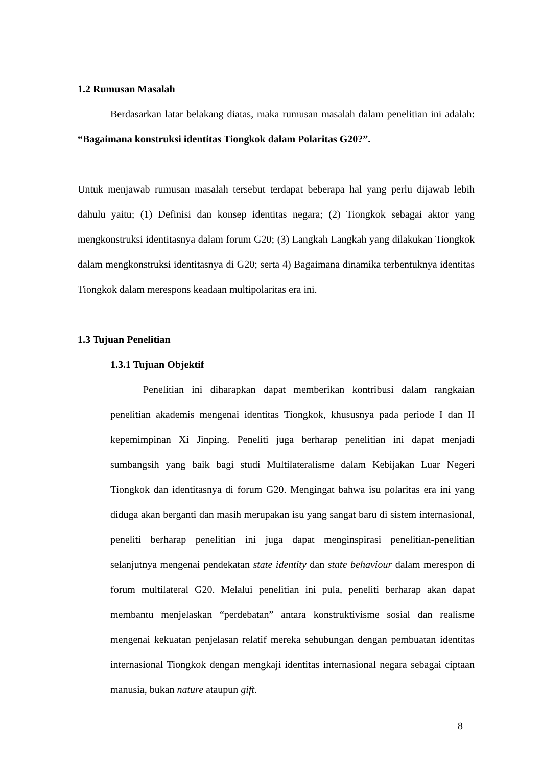1.2 Rumusan Masalah
Berdasarkan latar belakang diatas, maka rumusan masalah dalam penelitian ini adalah: “Bagaimana konstruksi identitas Tiongkok dalam Polaritas G20?”.
Untuk menjawab rumusan masalah tersebut terdapat beberapa hal yang perlu dijawab lebih dahulu yaitu; (1) Definisi dan konsep identitas negara; (2) Tiongkok sebagai aktor yang mengkonstruksi identitasnya dalam forum G20; (3) Langkah Langkah yang dilakukan Tiongkok dalam mengkonstruksi identitasnya di G20; serta 4) Bagaimana dinamika terbentuknya identitas Tiongkok dalam merespons keadaan multipolaritas era ini.
1.3 Tujuan Penelitian
1.3.1 Tujuan Objektif
Penelitian ini diharapkan dapat memberikan kontribusi dalam rangkaian penelitian akademis mengenai identitas Tiongkok, khususnya pada periode I dan II kepemimpinan Xi Jinping. Peneliti juga berharap penelitian ini dapat menjadi sumbangsih yang baik bagi studi Multilateralisme dalam Kebijakan Luar Negeri Tiongkok dan identitasnya di forum G20. Mengingat bahwa isu polaritas era ini yang diduga akan berganti dan masih merupakan isu yang sangat baru di sistem internasional, peneliti berharap penelitian ini juga dapat menginspirasi penelitian-penelitian selanjutnya mengenai pendekatan state identity dan state behaviour dalam merespon di forum multilateral G20. Melalui penelitian ini pula, peneliti berharap akan dapat membantu menjelaskan “perdebatan” antara konstruktivisme sosial dan realisme mengenai kekuatan penjelasan relatif mereka sehubungan dengan pembuatan identitas internasional Tiongkok dengan mengkaji identitas internasional negara sebagai ciptaan manusia, bukan nature ataupun gift.
8